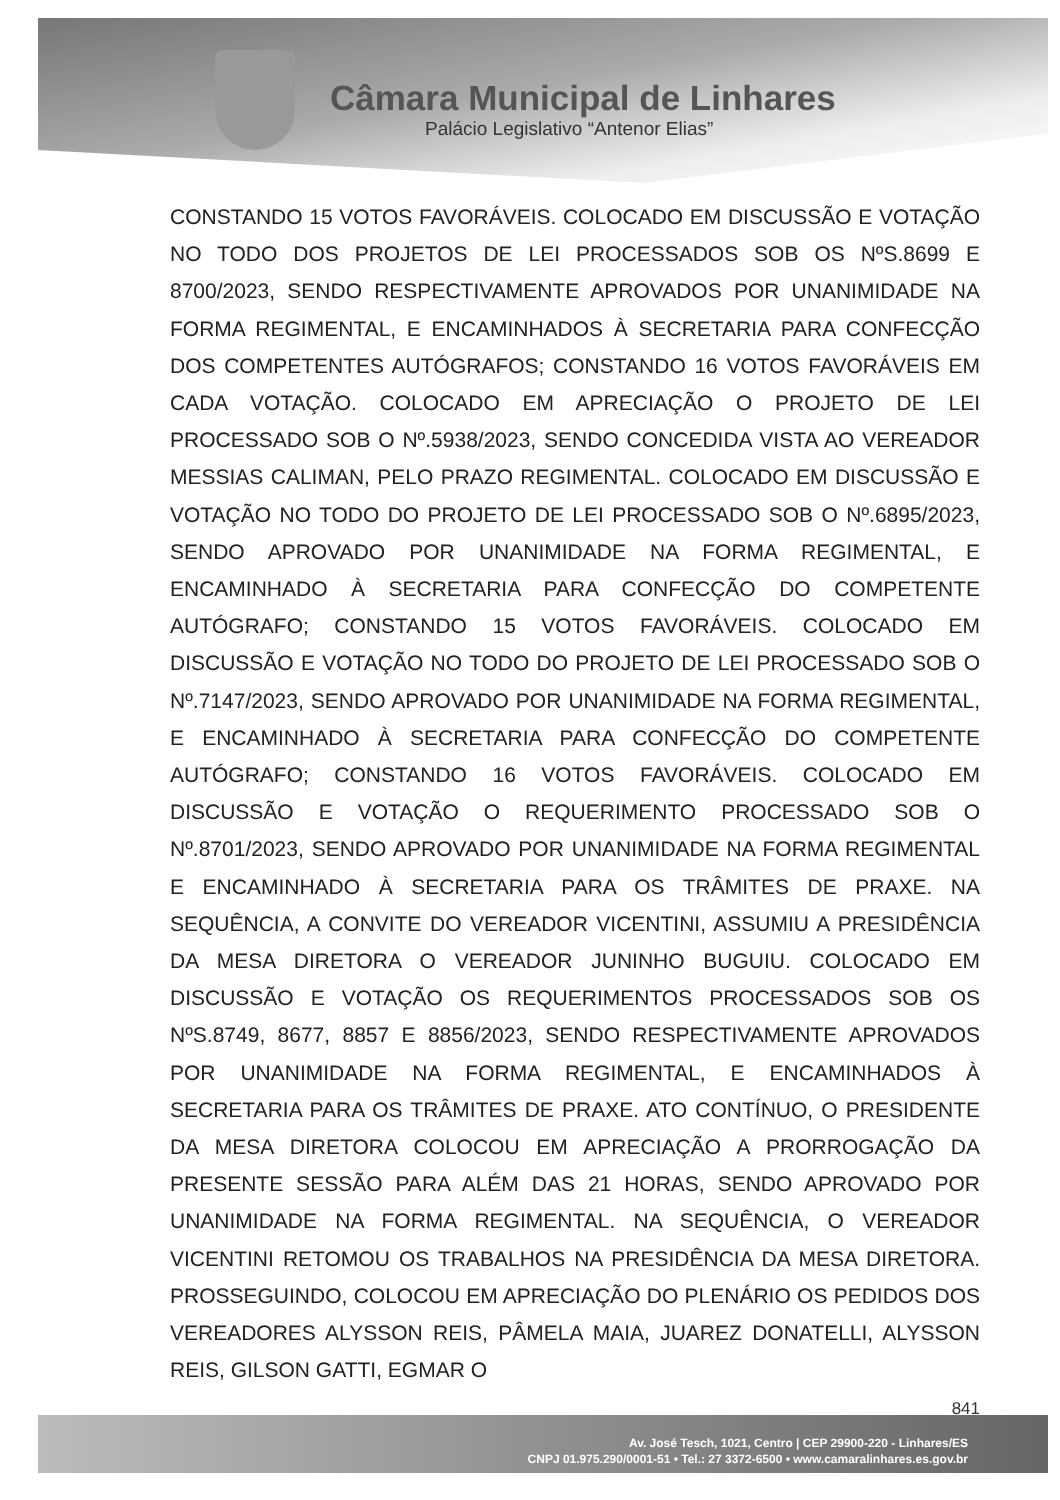Câmara Municipal de Linhares
Palácio Legislativo “Antenor Elias”
CONSTANDO 15 VOTOS FAVORÁVEIS. COLOCADO EM DISCUSSÃO E VOTAÇÃO NO TODO DOS PROJETOS DE LEI PROCESSADOS SOB OS NºS.8699 E 8700/2023, SENDO RESPECTIVAMENTE APROVADOS POR UNANIMIDADE NA FORMA REGIMENTAL, E ENCAMINHADOS À SECRETARIA PARA CONFECÇÃO DOS COMPETENTES AUTÓGRAFOS; CONSTANDO 16 VOTOS FAVORÁVEIS EM CADA VOTAÇÃO. COLOCADO EM APRECIAÇÃO O PROJETO DE LEI PROCESSADO SOB O Nº.5938/2023, SENDO CONCEDIDA VISTA AO VEREADOR MESSIAS CALIMAN, PELO PRAZO REGIMENTAL. COLOCADO EM DISCUSSÃO E VOTAÇÃO NO TODO DO PROJETO DE LEI PROCESSADO SOB O Nº.6895/2023, SENDO APROVADO POR UNANIMIDADE NA FORMA REGIMENTAL, E ENCAMINHADO À SECRETARIA PARA CONFECÇÃO DO COMPETENTE AUTÓGRAFO; CONSTANDO 15 VOTOS FAVORÁVEIS. COLOCADO EM DISCUSSÃO E VOTAÇÃO NO TODO DO PROJETO DE LEI PROCESSADO SOB O Nº.7147/2023, SENDO APROVADO POR UNANIMIDADE NA FORMA REGIMENTAL, E ENCAMINHADO À SECRETARIA PARA CONFECÇÃO DO COMPETENTE AUTÓGRAFO; CONSTANDO 16 VOTOS FAVORÁVEIS. COLOCADO EM DISCUSSÃO E VOTAÇÃO O REQUERIMENTO PROCESSADO SOB O Nº.8701/2023, SENDO APROVADO POR UNANIMIDADE NA FORMA REGIMENTAL E ENCAMINHADO À SECRETARIA PARA OS TRÂMITES DE PRAXE. NA SEQUÊNCIA, A CONVITE DO VEREADOR VICENTINI, ASSUMIU A PRESIDÊNCIA DA MESA DIRETORA O VEREADOR JUNINHO BUGUIU. COLOCADO EM DISCUSSÃO E VOTAÇÃO OS REQUERIMENTOS PROCESSADOS SOB OS NºS.8749, 8677, 8857 E 8856/2023, SENDO RESPECTIVAMENTE APROVADOS POR UNANIMIDADE NA FORMA REGIMENTAL, E ENCAMINHADOS À SECRETARIA PARA OS TRÂMITES DE PRAXE. ATO CONTÍNUO, O PRESIDENTE DA MESA DIRETORA COLOCOU EM APRECIAÇÃO A PRORROGAÇÃO DA PRESENTE SESSÃO PARA ALÉM DAS 21 HORAS, SENDO APROVADO POR UNANIMIDADE NA FORMA REGIMENTAL. NA SEQUÊNCIA, O VEREADOR VICENTINI RETOMOU OS TRABALHOS NA PRESIDÊNCIA DA MESA DIRETORA. PROSSEGUINDO, COLOCOU EM APRECIAÇÃO DO PLENÁRIO OS PEDIDOS DOS VEREADORES ALYSSON REIS, PÂMELA MAIA, JUAREZ DONATELLI, ALYSSON REIS, GILSON GATTI, EGMAR O
841
Av. José Tesch, 1021, Centro | CEP 29900-220 - Linhares/ES
CNPJ 01.975.290/0001-51 • Tel.: 27 3372-6500 • www.camaralinhares.es.gov.br